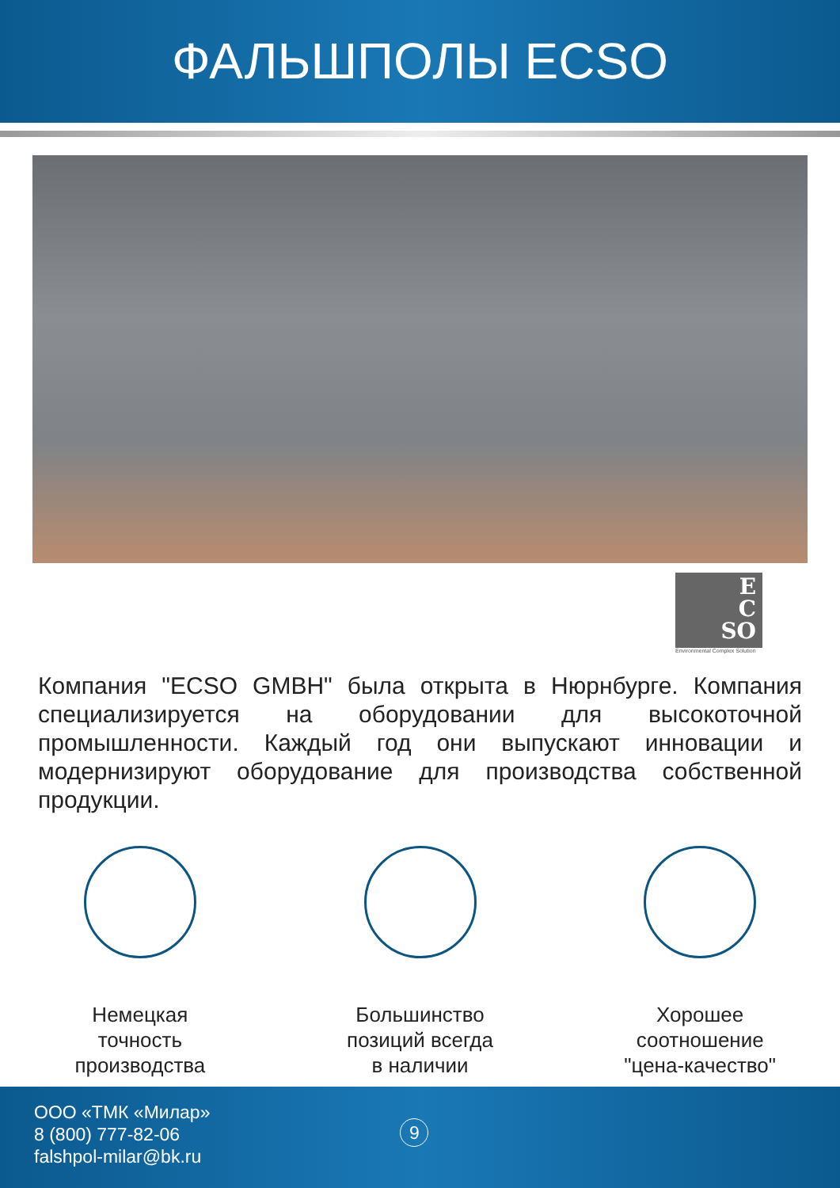ФАЛЬШПОЛЫ ECSO
E
C
SO
Environmental Complex Solution
Компания "ECSO GMBH" была открыта в Нюрнбурге. Компания специализируется на оборудовании для высокоточной промышленности. Каждый год они выпускают инновации и модернизируют оборудование для производства собственной продукции.
Немецкая
точность
производства
Большинство
позиций всегда
в наличии
Хорошее
соотношение
"цена-качество"
ООО «ТМК «Милар»
8 (800) 777-82-06
falshpol-milar@bk.ru
9